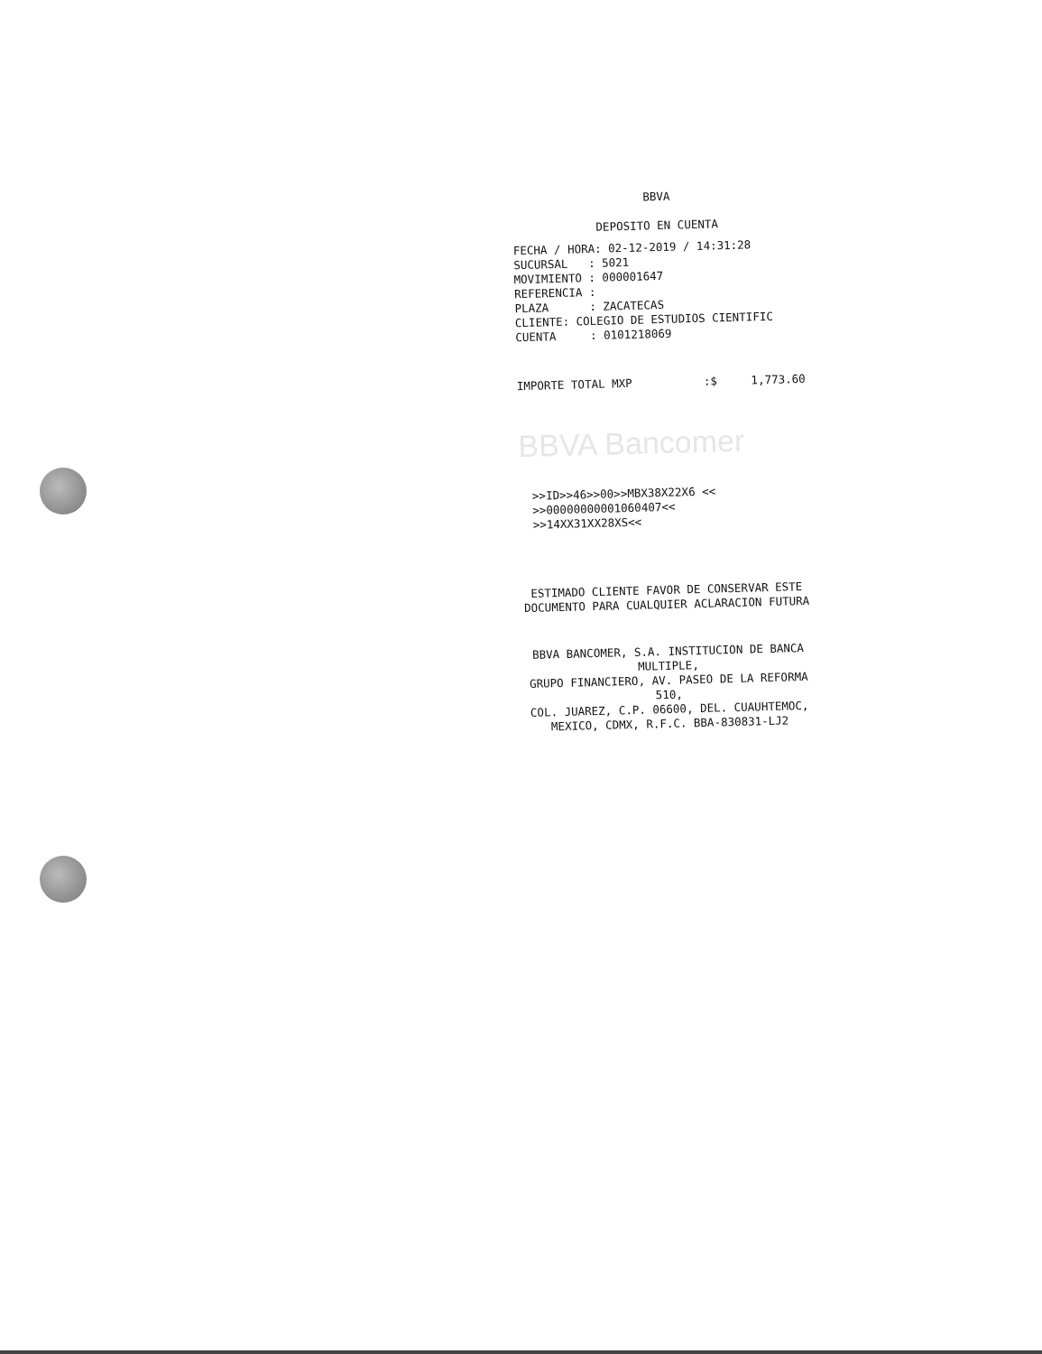BBVA
DEPOSITO EN CUENTA
FECHA / HORA: 02-12-2019 / 14:31:28
SUCURSAL : 5021
MOVIMIENTO : 000001647
REFERENCIA :
PLAZA : ZACATECAS
CLIENTE: COLEGIO DE ESTUDIOS CIENTIFIC
CUENTA : 0101218069
IMPORTE TOTAL MXP:$ 1,773.60
BBVA Bancomer
>>ID>>46>>00>>MBX38X22X6 <<
>>00000000001060407<<
>>14XX31XX28XS<<
ESTIMADO CLIENTE FAVOR DE CONSERVAR ESTE
DOCUMENTO PARA CUALQUIER ACLARACION FUTURA
BBVA BANCOMER, S.A. INSTITUCION DE BANCA MULTIPLE,
GRUPO FINANCIERO, AV. PASEO DE LA REFORMA 510,
COL. JUAREZ, C.P. 06600, DEL. CUAUHTEMOC,
MEXICO, CDMX, R.F.C. BBA-830831-LJ2